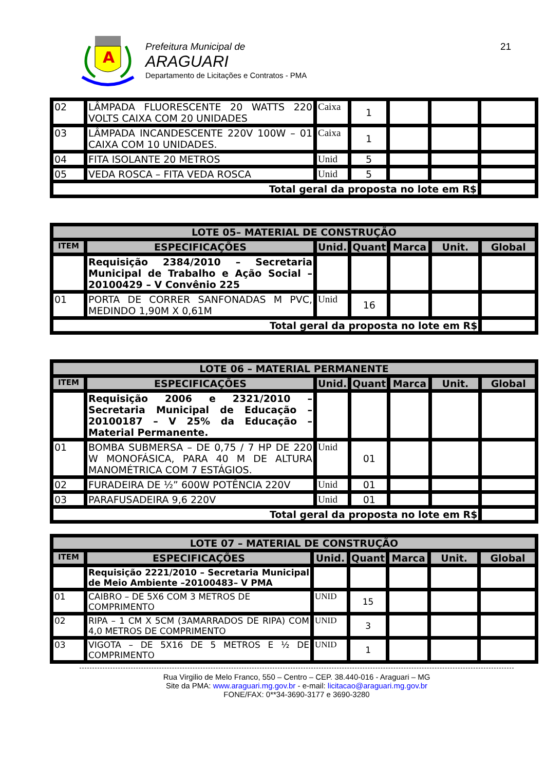A
Prefeitura Municipal de
ARAGUARI
Departamento de Licitações e Contratos - PMA
21
| 02 | LÂMPADA FLUORESCENTE 20 WATTS 220 VOLTS CAIXA COM 20 UNIDADES | Caixa | 1 | | | |
| 03 | LÂMPADA INCANDESCENTE 220V 100W – 01 CAIXA COM 10 UNIDADES. | Caixa | 1 | | | |
| 04 | FITA ISOLANTE 20 METROS | Unid | 5 | | | |
| 05 | VEDA ROSCA – FITA VEDA ROSCA | Unid | 5 | | | |
| Total geral da proposta no lote em R$ | | | | | | |
| LOTE 05– MATERIAL DE CONSTRUÇÃO | | | | | | |
| --- | --- | --- | --- | --- | --- | --- |
| ITEM | ESPECIFICAÇÕES | Unid. | Quant | Marca | Unit. | Global |
| | Requisição 2384/2010 – Secretaria Municipal de Trabalho e Ação Social – 20100429 – V Convênio 225 | | | | | |
| 01 | PORTA DE CORRER SANFONADAS M PVC, MEDINDO 1,90M X 0,61M | Unid | 16 | | | |
| Total geral da proposta no lote em R$ | | | | | | |
| LOTE 06 – MATERIAL PERMANENTE | | | | | | |
| --- | --- | --- | --- | --- | --- | --- |
| ITEM | ESPECIFICAÇÕES | Unid. | Quant | Marca | Unit. | Global |
| | Requisição 2006 e 2321/2010 – Secretaria Municipal de Educação – 20100187 – V 25% da Educação – Material Permanente. | | | | | |
| 01 | BOMBA SUBMERSA – DE 0,75 / 7 HP DE 220 W MONOFÁSICA, PARA 40 M DE ALTURA MANOMÉTRICA COM 7 ESTÁGIOS. | Unid | 01 | | | |
| 02 | FURADEIRA DE ½” 600W POTÊNCIA 220V | Unid | 01 | | | |
| 03 | PARAFUSADEIRA 9,6 220V | Unid | 01 | | | |
| Total geral da proposta no lote em R$ | | | | | | |
| LOTE 07 – MATERIAL DE CONSTRUÇÃO | | | | | | |
| --- | --- | --- | --- | --- | --- | --- |
| ITEM | ESPECIFICAÇÕES | Unid. | Quant | Marca | Unit. | Global |
| | Requisição 2221/2010 – Secretaria Municipal de Meio Ambiente –20100483– V PMA | | | | | |
| 01 | CAIBRO – DE 5X6 COM 3 METROS DE COMPRIMENTO | UNID | 15 | | | |
| 02 | RIPA – 1 CM X 5CM (3AMARRADOS DE RIPA) COM 4,0 METROS DE COMPRIMENTO | UNID | 3 | | | |
| 03 | VIGOTA – DE 5X16 DE 5 METROS E ½ DE COMPRIMENTO | UNID | 1 | | | |
Rua Virgilio de Melo Franco, 550 – Centro – CEP. 38.440-016 - Araguari – MG
Site da PMA: www.araguari.mg.gov.br - e-mail: licitacao@araguari.mg.gov.br
FONE/FAX: 0**34-3690-3177 e 3690-3280